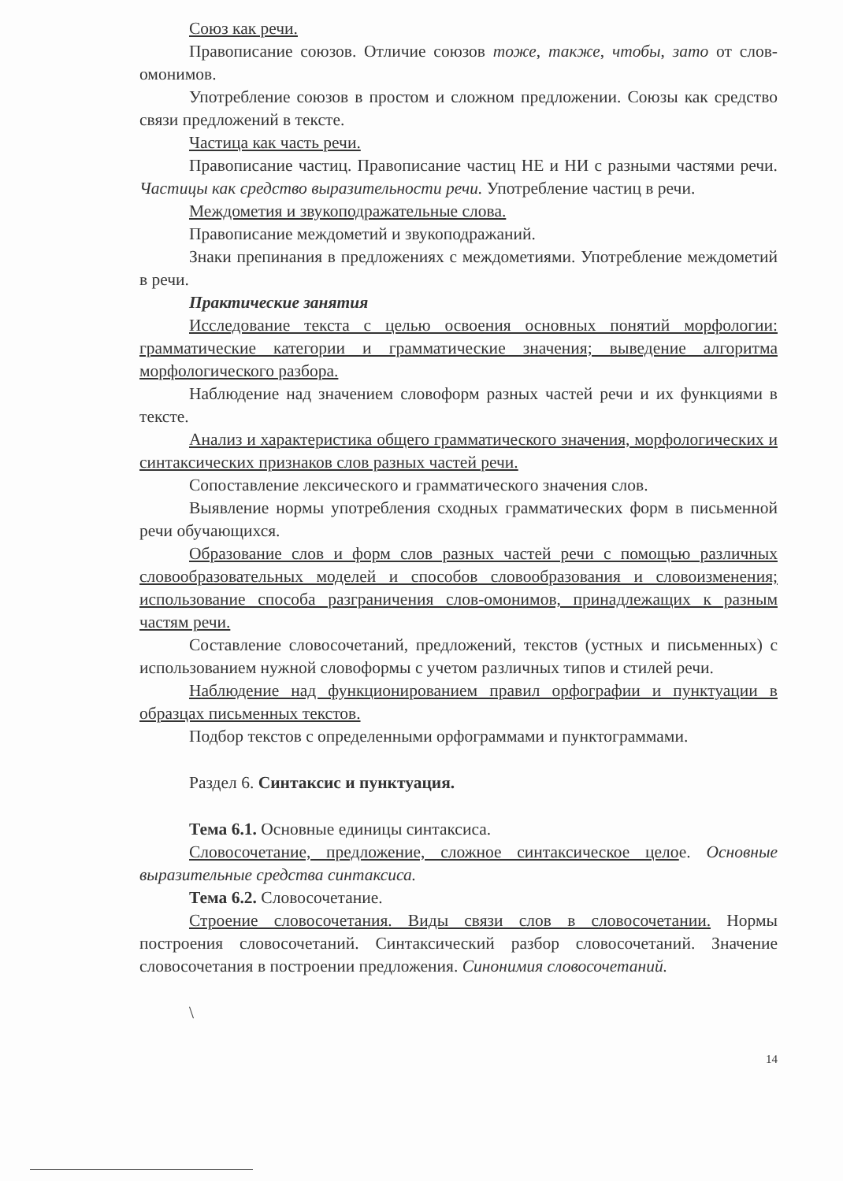Союз как речи.
Правописание союзов. Отличие союзов тоже, также, чтобы, зато от слов-омонимов.
Употребление союзов в простом и сложном предложении. Союзы как средство связи предложений в тексте.
Частица как часть речи.
Правописание частиц. Правописание частиц НЕ и НИ с разными частями речи. Частицы как средство выразительности речи. Употребление частиц в речи.
Междометия и звукоподражательные слова.
Правописание междометий и звукоподражаний.
Знаки препинания в предложениях с междометиями. Употребление междометий в речи.
Практические занятия
Исследование текста с целью освоения основных понятий морфологии: грамматические категории и грамматические значения; выведение алгоритма морфологического разбора.
Наблюдение над значением словоформ разных частей речи и их функциями в тексте.
Анализ и характеристика общего грамматического значения, морфологических и синтаксических признаков слов разных частей речи.
Сопоставление лексического и грамматического значения слов.
Выявление нормы употребления сходных грамматических форм в письменной речи обучающихся.
Образование слов и форм слов разных частей речи с помощью различных словообразовательных моделей и способов словообразования и словоизменения; использование способа разграничения слов-омонимов, принадлежащих к разным частям речи.
Составление словосочетаний, предложений, текстов (устных и письменных) с использованием нужной словоформы с учетом различных типов и стилей речи.
Наблюдение над функционированием правил орфографии и пунктуации в образцах письменных текстов.
Подбор текстов с определенными орфограммами и пунктограммами.
Раздел 6. Синтаксис и пунктуация.
Тема 6.1. Основные единицы синтаксиса.
Словосочетание, предложение, сложное синтаксическое целое. Основные выразительные средства синтаксиса.
Тема 6.2. Словосочетание.
Строение словосочетания. Виды связи слов в словосочетании. Нормы построения словосочетаний. Синтаксический разбор словосочетаний. Значение словосочетания в построении предложения. Синонимия словосочетаний.
\
14